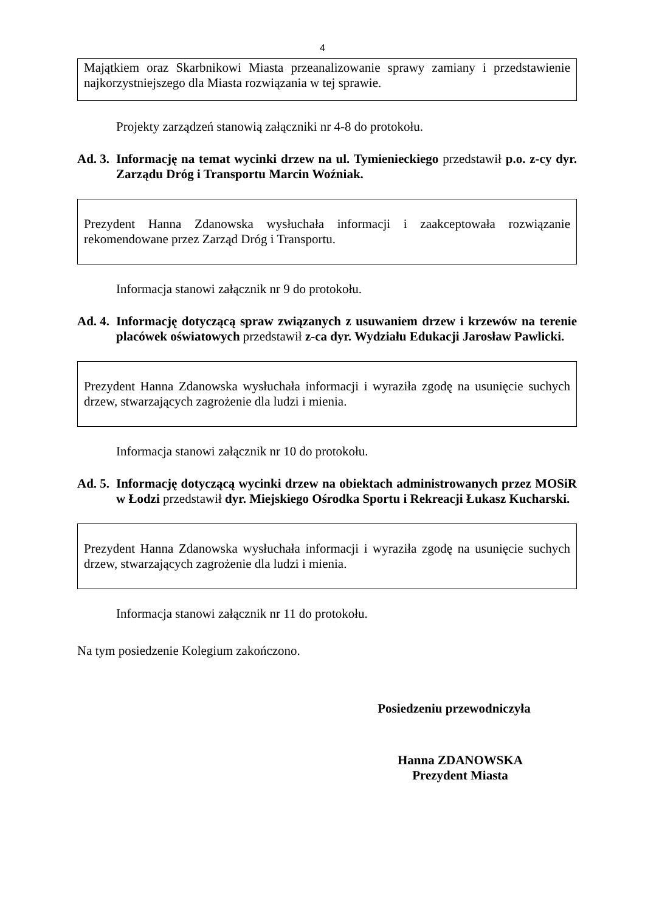4
Majątkiem oraz Skarbnikowi Miasta przeanalizowanie sprawy zamiany i przedstawienie najkorzystniejszego dla Miasta rozwiązania w tej sprawie.
Projekty zarządzeń stanowią załączniki nr 4-8 do protokołu.
Ad. 3.
Informację na temat wycinki drzew na ul. Tymienieckiego przedstawił p.o. z-cy dyr. Zarządu Dróg i Transportu Marcin Woźniak.
Prezydent Hanna Zdanowska wysłuchała informacji i zaakceptowała rozwiązanie rekomendowane przez Zarząd Dróg i Transportu.
Informacja stanowi załącznik nr 9 do protokołu.
Ad. 4.
Informację dotyczącą spraw związanych z usuwaniem drzew i krzewów na terenie placówek oświatowych przedstawił z-ca dyr. Wydziału Edukacji Jarosław Pawlicki.
Prezydent Hanna Zdanowska wysłuchała informacji i wyraziła zgodę na usunięcie suchych drzew, stwarzających zagrożenie dla ludzi i mienia.
Informacja stanowi załącznik nr 10 do protokołu.
Ad. 5.
Informację dotyczącą wycinki drzew na obiektach administrowanych przez MOSiR w Łodzi przedstawił dyr. Miejskiego Ośrodka Sportu i Rekreacji Łukasz Kucharski.
Prezydent Hanna Zdanowska wysłuchała informacji i wyraziła zgodę na usunięcie suchych drzew, stwarzających zagrożenie dla ludzi i mienia.
Informacja stanowi załącznik nr 11 do protokołu.
Na tym posiedzenie Kolegium zakończono.
Posiedzeniu przewodniczyła
Hanna ZDANOWSKA
Prezydent Miasta